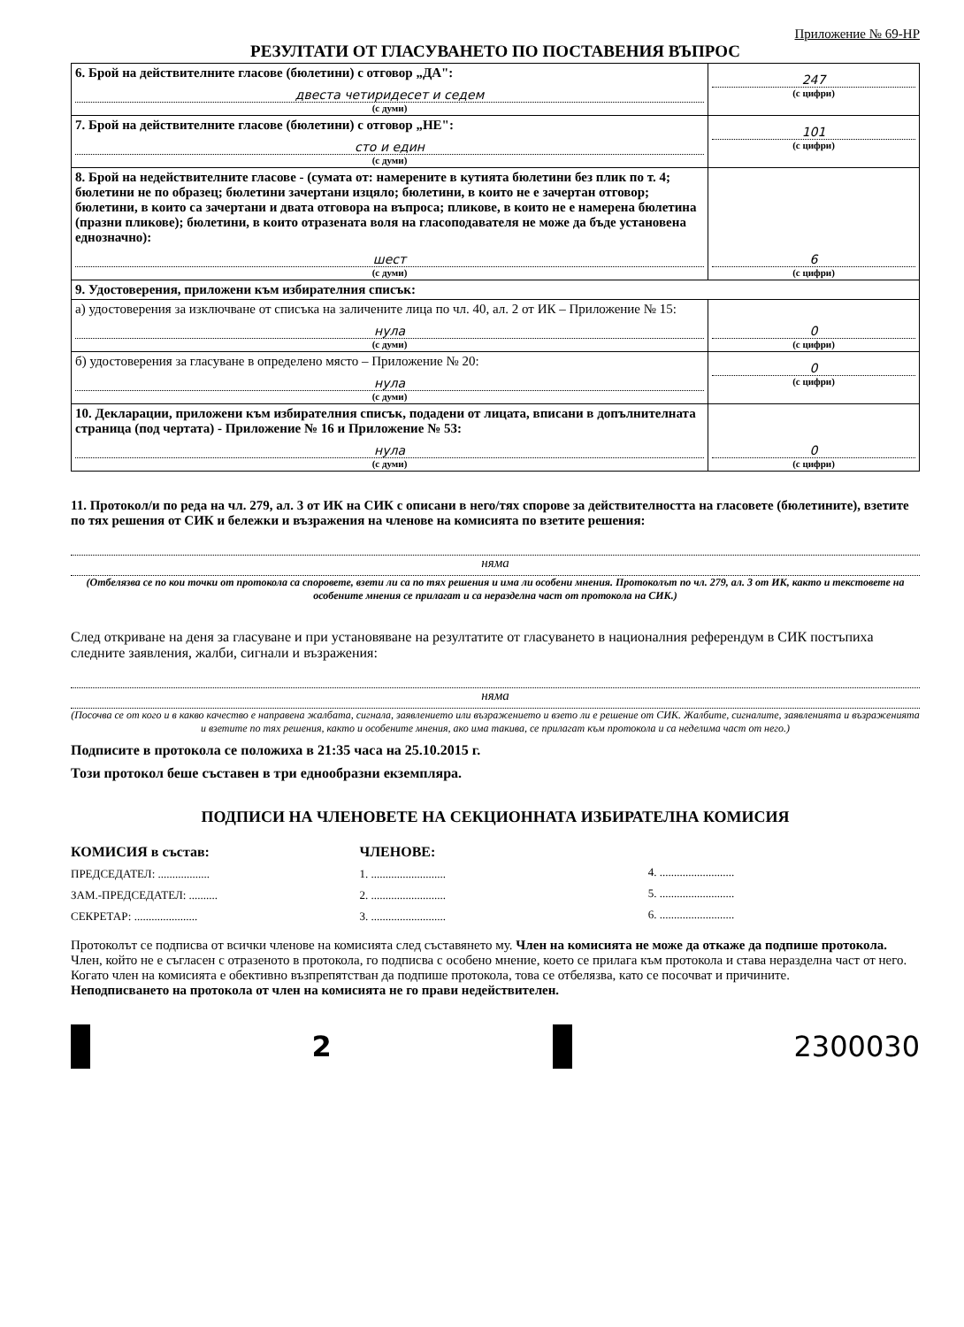Приложение № 69-НР
РЕЗУЛТАТИ ОТ ГЛАСУВАНЕТО ПО ПОСТАВЕНИЯ ВЪПРОС
| 6. Брой на действителните гласове (бюлетини) с отговор „ДА": двеста четиридесет и седем (с думи) | 247 (с цифри) |
| 7. Брой на действителните гласове (бюлетини) с отговор „НЕ": сто и един (с думи) | 101 (с цифри) |
| 8. Брой на недействителните гласове - (сумата от: намерените в кутията бюлетини без плик по т. 4; бюлетини не по образец; бюлетини зачертани изцяло; бюлетини, в които не е зачертан отговор; бюлетини, в които са зачертани и двата отговора на въпроса; пликове, в които не е намерена бюлетина (празни пликове); бюлетини, в които отразената воля на гласоподавателя не може да бъде установена еднозначно): шест (с думи) | 6 (с цифри) |
| 9. Удостоверения, приложени към избирателния списък: | |
| а) удостоверения за изключване от списъка на заличените лица по чл. 40, ал. 2 от ИК – Приложение № 15: нула (с думи) | 0 (с цифри) |
| б) удостоверения за гласуване в определено място – Приложение № 20: нула (с думи) | 0 (с цифри) |
| 10. Декларации, приложени към избирателния списък, подадени от лицата, вписани в допълнителната страница (под чертата) - Приложение № 16 и Приложение № 53: нула (с думи) | 0 (с цифри) |
11. Протокол/и по реда на чл. 279, ал. 3 от ИК на СИК с описани в него/тях спорове за действителността на гласовете (бюлетините), взетите по тях решения от СИК и бележки и възражения на членове на комисията по взетите решения:
няма
(Отбелязва се по кои точки от протокола са споровете, взети ли са по тях решения и има ли особени мнения. Протоколът по чл. 279, ал. 3 от ИК, както и текстовете на особените мнения се прилагат и са неразделна част от протокола на СИК.)
След откриване на деня за гласуване и при установяване на резултатите от гласуването в националния референдум в СИК постъпиха следните заявления, жалби, сигнали и възражения:
няма
(Посочва се от кого и в какво качество е направена жалбата, сигнала, заявлението или възражението и взето ли е решение от СИК. Жалбите, сигналите, заявленията и възраженията и взетите по тях решения, както и особените мнения, ако има такива, се прилагат към протокола и са неделима част от него.)
Подписите в протокола се положиха в 21:35 часа на 25.10.2015 г.
Този протокол беше съставен в три еднообразни екземпляра.
ПОДПИСИ НА ЧЛЕНОВЕТЕ НА СЕКЦИОННАТА ИЗБИРАТЕЛНА КОМИСИЯ
КОМИСИЯ в състав:
ПРЕДСЕДАТЕЛ: ..................
ЗАМ.-ПРЕДСЕДАТЕЛ: ..........
СЕКРЕТАР: ......................
ЧЛЕНОВЕ:
1. ..........................
2. ..........................
3. ..........................
4. ..........................
5. ..........................
6. ..........................
Протоколът се подписва от всички членове на комисията след съставянето му. Член на комисията не може да откаже да подпише протокола. Член, който не е съгласен с отразеното в протокола, го подписва с особено мнение, което се прилага към протокола и става неразделна част от него.
Когато член на комисията е обективно възпрепятстван да подпише протокола, това се отбелязва, като се посочват и причините.
Неподписването на протокола от член на комисията не го прави недействителен.
2 2300030